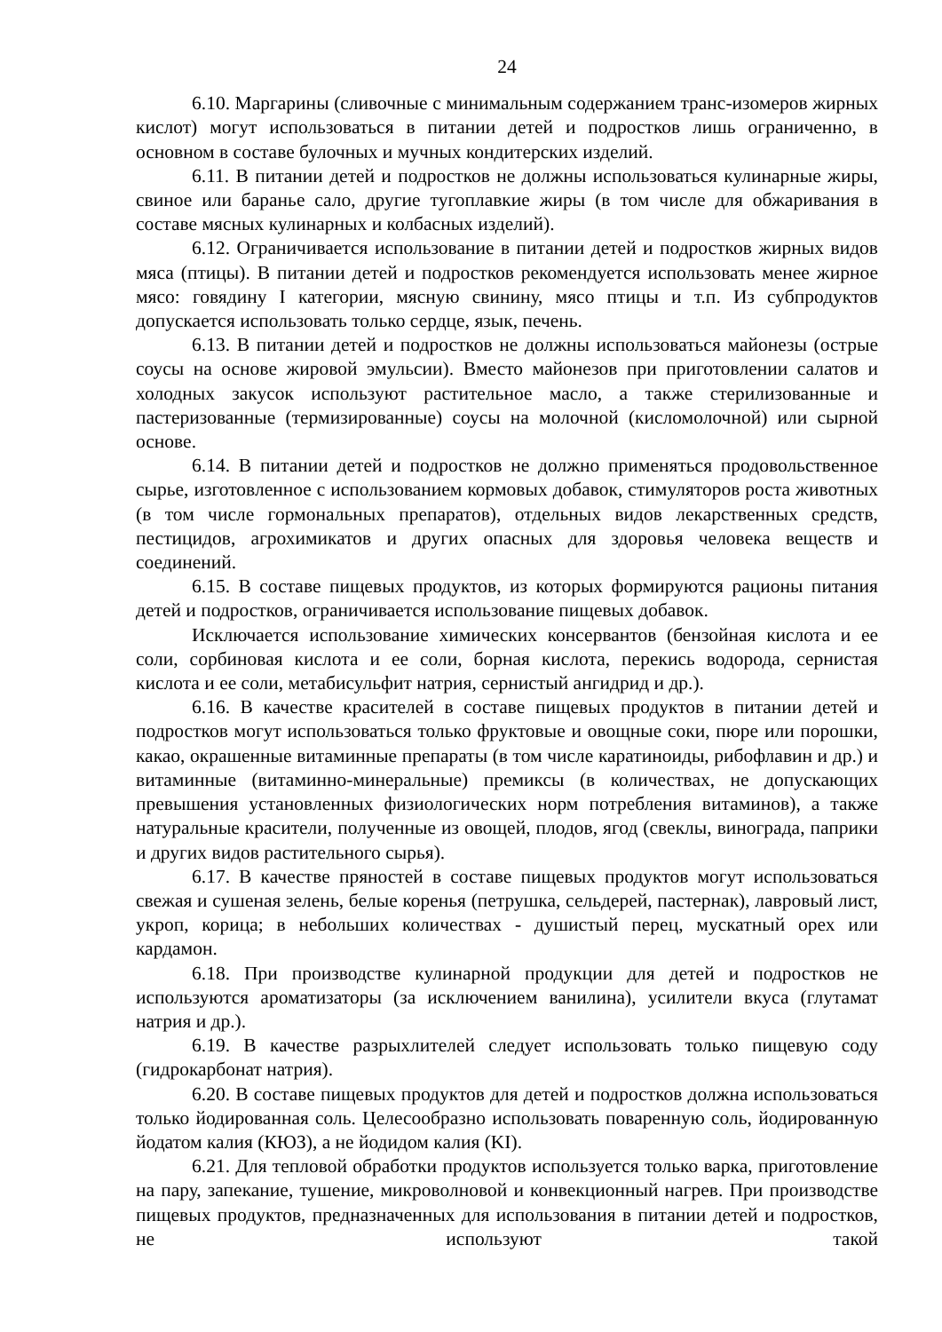24
6.10. Маргарины (сливочные с минимальным содержанием транс-изомеров жирных кислот) могут использоваться в питании детей и подростков лишь ограниченно, в основном в составе булочных и мучных кондитерских изделий.
6.11. В питании детей и подростков не должны использоваться кулинарные жиры, свиное или баранье сало, другие тугоплавкие жиры (в том числе для обжаривания в составе мясных кулинарных и колбасных изделий).
6.12. Ограничивается использование в питании детей и подростков жирных видов мяса (птицы). В питании детей и подростков рекомендуется использовать менее жирное мясо: говядину I категории, мясную свинину, мясо птицы и т.п. Из субпродуктов допускается использовать только сердце, язык, печень.
6.13. В питании детей и подростков не должны использоваться майонезы (острые соусы на основе жировой эмульсии). Вместо майонезов при приготовлении салатов и холодных закусок используют растительное масло, а также стерилизованные и пастеризованные (термизированные) соусы на молочной (кисломолочной) или сырной основе.
6.14. В питании детей и подростков не должно применяться продовольственное сырье, изготовленное с использованием кормовых добавок, стимуляторов роста животных (в том числе гормональных препаратов), отдельных видов лекарственных средств, пестицидов, агрохимикатов и других опасных для здоровья человека веществ и соединений.
6.15. В составе пищевых продуктов, из которых формируются рационы питания детей и подростков, ограничивается использование пищевых добавок.
Исключается использование химических консервантов (бензойная кислота и ее соли, сорбиновая кислота и ее соли, борная кислота, перекись водорода, сернистая кислота и ее соли, метабисульфит натрия, сернистый ангидрид и др.).
6.16. В качестве красителей в составе пищевых продуктов в питании детей и подростков могут использоваться только фруктовые и овощные соки, пюре или порошки, какао, окрашенные витаминные препараты (в том числе каратиноиды, рибофлавин и др.) и витаминные (витаминно-минеральные) премиксы (в количествах, не допускающих превышения установленных физиологических норм потребления витаминов), а также натуральные красители, полученные из овощей, плодов, ягод (свеклы, винограда, паприки и других видов растительного сырья).
6.17. В качестве пряностей в составе пищевых продуктов могут использоваться свежая и сушеная зелень, белые коренья (петрушка, сельдерей, пастернак), лавровый лист, укроп, корица; в небольших количествах - душистый перец, мускатный орех или кардамон.
6.18. При производстве кулинарной продукции для детей и подростков не используются ароматизаторы (за исключением ванилина), усилители вкуса (глутамат натрия и др.).
6.19. В качестве разрыхлителей следует использовать только пищевую соду (гидрокарбонат натрия).
6.20. В составе пищевых продуктов для детей и подростков должна использоваться только йодированная соль. Целесообразно использовать поваренную соль, йодированную йодатом калия (КЮЗ), а не йодидом калия (KI).
6.21. Для тепловой обработки продуктов используется только варка, приготовление на пару, запекание, тушение, микроволновой и конвекционный нагрев. При производстве пищевых продуктов, предназначенных для использования в питании детей и подростков, не используют такой